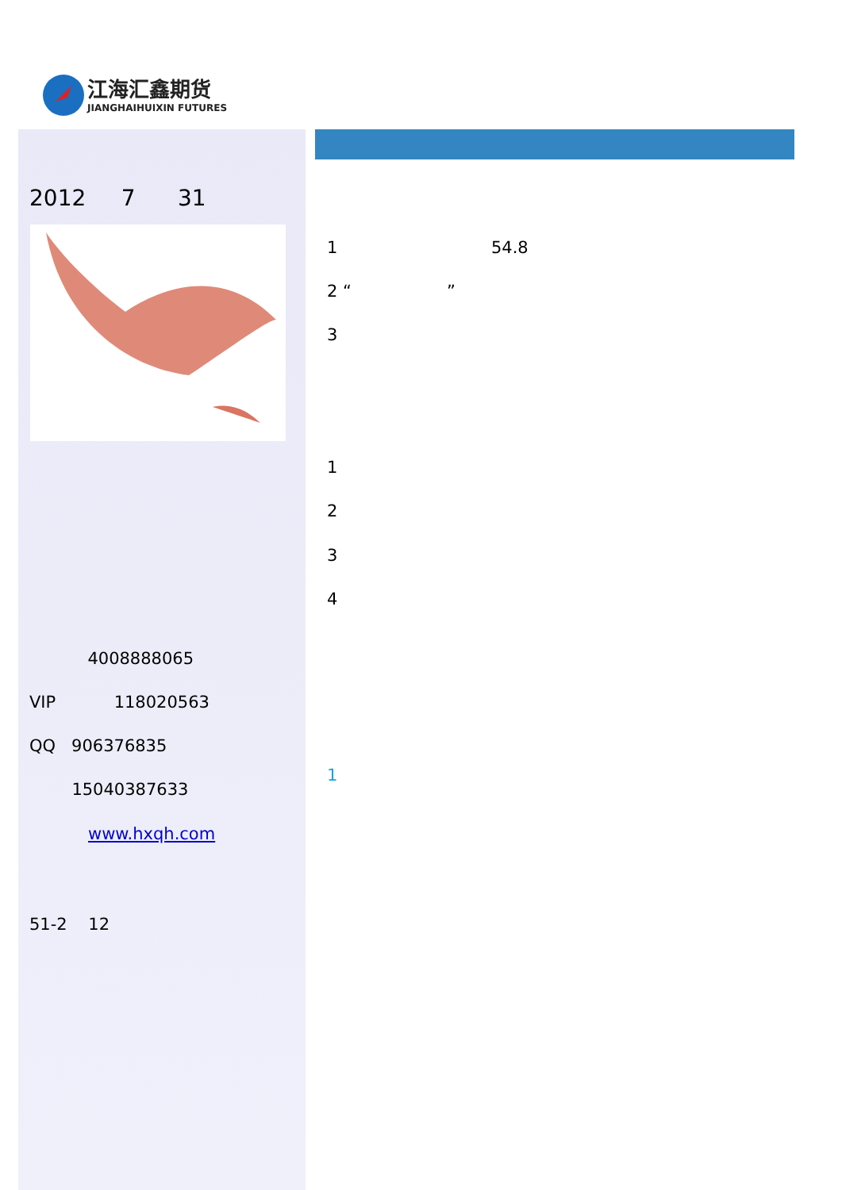江海汇鑫期货
JIANGHAIHUIXIN FUTURES
2012 7 31
4008888065
VIP 118020563
QQ 906376835
15040387633
www.hxqh.com
51-2 12
1 54.8
2 “ ”
3
1
2
3
4
1